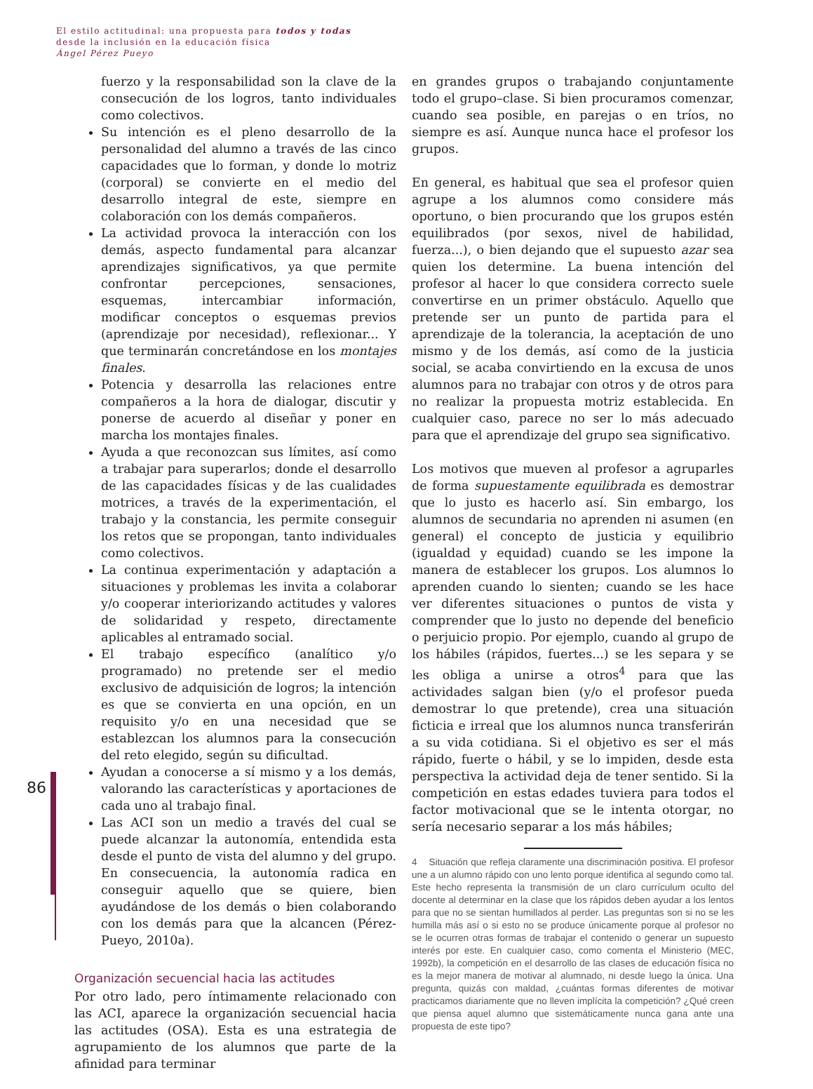El estilo actitudinal: una propuesta para todos y todas
desde la inclusión en la educación física
Ángel Pérez Pueyo
86
fuerzo y la responsabilidad son la clave de la consecución de los logros, tanto individuales como colectivos.
Su intención es el pleno desarrollo de la personalidad del alumno a través de las cinco capacidades que lo forman, y donde lo motriz (corporal) se convierte en el medio del desarrollo integral de este, siempre en colaboración con los demás compañeros.
La actividad provoca la interacción con los demás, aspecto fundamental para alcanzar aprendizajes significativos, ya que permite confrontar percepciones, sensaciones, esquemas, intercambiar información, modificar conceptos o esquemas previos (aprendizaje por necesidad), reflexionar... Y que terminarán concretándose en los montajes finales.
Potencia y desarrolla las relaciones entre compañeros a la hora de dialogar, discutir y ponerse de acuerdo al diseñar y poner en marcha los montajes finales.
Ayuda a que reconozcan sus límites, así como a trabajar para superarlos; donde el desarrollo de las capacidades físicas y de las cualidades motrices, a través de la experimentación, el trabajo y la constancia, les permite conseguir los retos que se propongan, tanto individuales como colectivos.
La continua experimentación y adaptación a situaciones y problemas les invita a colaborar y/o cooperar interiorizando actitudes y valores de solidaridad y respeto, directamente aplicables al entramado social.
El trabajo específico (analítico y/o programado) no pretende ser el medio exclusivo de adquisición de logros; la intención es que se convierta en una opción, en un requisito y/o en una necesidad que se establezcan los alumnos para la consecución del reto elegido, según su dificultad.
Ayudan a conocerse a sí mismo y a los demás, valorando las características y aportaciones de cada uno al trabajo final.
Las ACI son un medio a través del cual se puede alcanzar la autonomía, entendida esta desde el punto de vista del alumno y del grupo. En consecuencia, la autonomía radica en conseguir aquello que se quiere, bien ayudándose de los demás o bien colaborando con los demás para que la alcancen (Pérez-Pueyo, 2010a).
Organización secuencial hacia las actitudes
Por otro lado, pero íntimamente relacionado con las ACI, aparece la organización secuencial hacia las actitudes (OSA). Esta es una estrategia de agrupamiento de los alumnos que parte de la afinidad para terminar
en grandes grupos o trabajando conjuntamente todo el grupo–clase. Si bien procuramos comenzar, cuando sea posible, en parejas o en tríos, no siempre es así. Aunque nunca hace el profesor los grupos.
En general, es habitual que sea el profesor quien agrupe a los alumnos como considere más oportuno, o bien procurando que los grupos estén equilibrados (por sexos, nivel de habilidad, fuerza...), o bien dejando que el supuesto azar sea quien los determine. La buena intención del profesor al hacer lo que considera correcto suele convertirse en un primer obstáculo. Aquello que pretende ser un punto de partida para el aprendizaje de la tolerancia, la aceptación de uno mismo y de los demás, así como de la justicia social, se acaba convirtiendo en la excusa de unos alumnos para no trabajar con otros y de otros para no realizar la propuesta motriz establecida. En cualquier caso, parece no ser lo más adecuado para que el aprendizaje del grupo sea significativo.
Los motivos que mueven al profesor a agruparles de forma supuestamente equilibrada es demostrar que lo justo es hacerlo así. Sin embargo, los alumnos de secundaria no aprenden ni asumen (en general) el concepto de justicia y equilibrio (igualdad y equidad) cuando se les impone la manera de establecer los grupos. Los alumnos lo aprenden cuando lo sienten; cuando se les hace ver diferentes situaciones o puntos de vista y comprender que lo justo no depende del beneficio o perjuicio propio. Por ejemplo, cuando al grupo de los hábiles (rápidos, fuertes...) se les separa y se les obliga a unirse a otros<sup>4</sup> para que las actividades salgan bien (y/o el profesor pueda demostrar lo que pretende), crea una situación ficticia e irreal que los alumnos nunca transferirán a su vida cotidiana. Si el objetivo es ser el más rápido, fuerte o hábil, y se lo impiden, desde esta perspectiva la actividad deja de tener sentido. Si la competición en estas edades tuviera para todos el factor motivacional que se le intenta otorgar, no sería necesario separar a los más hábiles;
4 Situación que refleja claramente una discriminación positiva. El profesor une a un alumno rápido con uno lento porque identifica al segundo como tal. Este hecho representa la transmisión de un claro currículum oculto del docente al determinar en la clase que los rápidos deben ayudar a los lentos para que no se sientan humillados al perder. Las preguntas son si no se les humilla más así o si esto no se produce únicamente porque al profesor no se le ocurren otras formas de trabajar el contenido o generar un supuesto interés por este. En cualquier caso, como comenta el Ministerio (MEC, 1992b), la competición en el desarrollo de las clases de educación física no es la mejor manera de motivar al alumnado, ni desde luego la única. Una pregunta, quizás con maldad, ¿cuántas formas diferentes de motivar practicamos diariamente que no lleven implícita la competición? ¿Qué creen que piensa aquel alumno que sistemáticamente nunca gana ante una propuesta de este tipo?